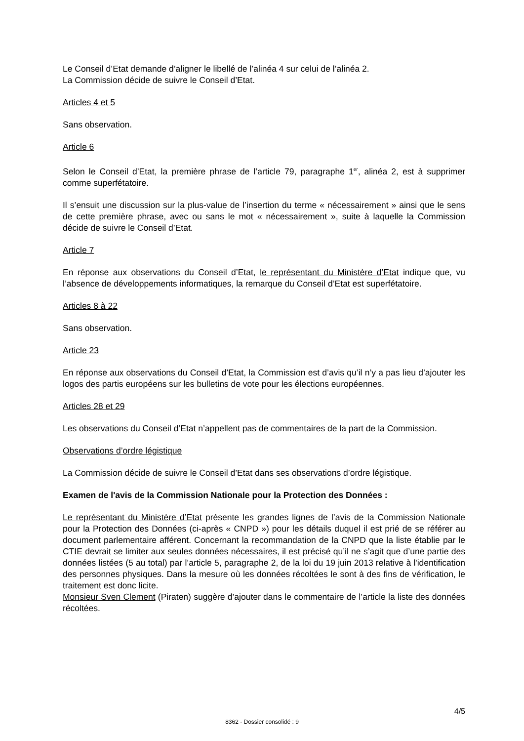Le Conseil d’Etat demande d’aligner le libellé de l’alinéa 4 sur celui de l’alinéa 2.
La Commission décide de suivre le Conseil d’Etat.
Articles 4 et 5
Sans observation.
Article 6
Selon le Conseil d’Etat, la première phrase de l’article 79, paragraphe 1<sup>er</sup>, alinéa 2, est à supprimer comme superfétatoire.
Il s’ensuit une discussion sur la plus-value de l’insertion du terme « nécessairement » ainsi que le sens de cette première phrase, avec ou sans le mot « nécessairement », suite à laquelle la Commission décide de suivre le Conseil d’Etat.
Article 7
En réponse aux observations du Conseil d’Etat, le représentant du Ministère d’Etat indique que, vu l’absence de développements informatiques, la remarque du Conseil d’Etat est superfétatoire.
Articles 8 à 22
Sans observation.
Article 23
En réponse aux observations du Conseil d’Etat, la Commission est d’avis qu’il n’y a pas lieu d’ajouter les logos des partis européens sur les bulletins de vote pour les élections européennes.
Articles 28 et 29
Les observations du Conseil d’Etat n’appellent pas de commentaires de la part de la Commission.
Observations d’ordre légistique
La Commission décide de suivre le Conseil d’Etat dans ses observations d’ordre légistique.
Examen de l'avis de la Commission Nationale pour la Protection des Données :
Le représentant du Ministère d’Etat présente les grandes lignes de l’avis de la Commission Nationale pour la Protection des Données (ci-après « CNPD ») pour les détails duquel il est prié de se référer au document parlementaire afférent. Concernant la recommandation de la CNPD que la liste établie par le CTIE devrait se limiter aux seules données nécessaires, il est précisé qu’il ne s’agit que d’une partie des données listées (5 au total) par l’article 5, paragraphe 2, de la loi du 19 juin 2013 relative à l'identification des personnes physiques. Dans la mesure où les données récoltées le sont à des fins de vérification, le traitement est donc licite.
Monsieur Sven Clement (Piraten) suggère d’ajouter dans le commentaire de l’article la liste des données récoltées.
4/5
8362 - Dossier consolidé : 9